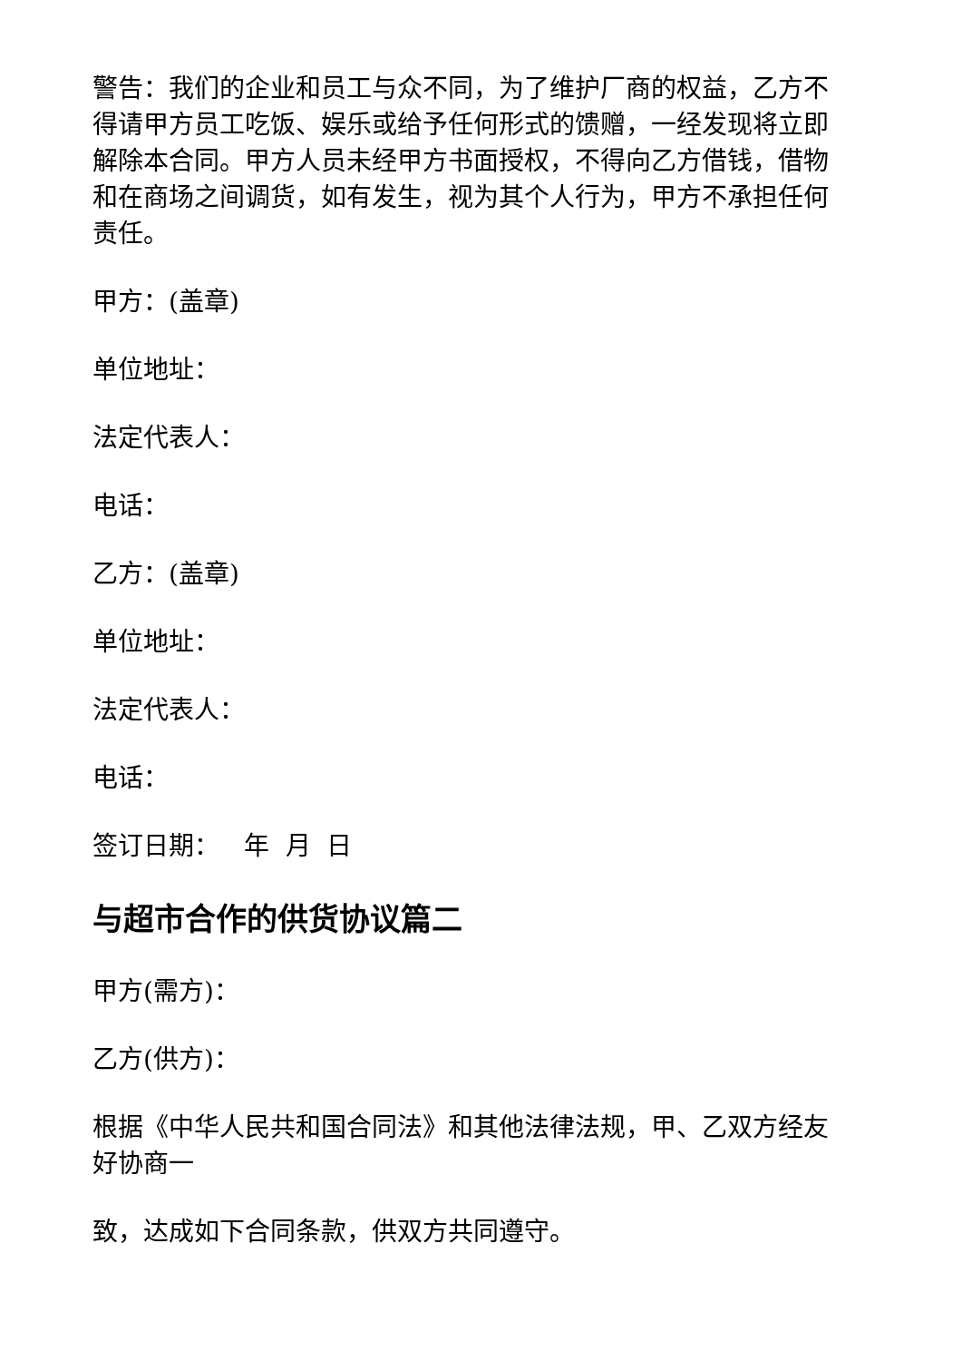警告：我们的企业和员工与众不同，为了维护厂商的权益，乙方不得请甲方员工吃饭、娱乐或给予任何形式的馈赠，一经发现将立即解除本合同。甲方人员未经甲方书面授权，不得向乙方借钱，借物和在商场之间调货，如有发生，视为其个人行为，甲方不承担任何责任。
甲方：(盖章)
单位地址：
法定代表人：
电话：
乙方：(盖章)
单位地址：
法定代表人：
电话：
签订日期： 年 月 日
与超市合作的供货协议篇二
甲方(需方)：
乙方(供方)：
根据《中华人民共和国合同法》和其他法律法规，甲、乙双方经友好协商一
致，达成如下合同条款，供双方共同遵守。